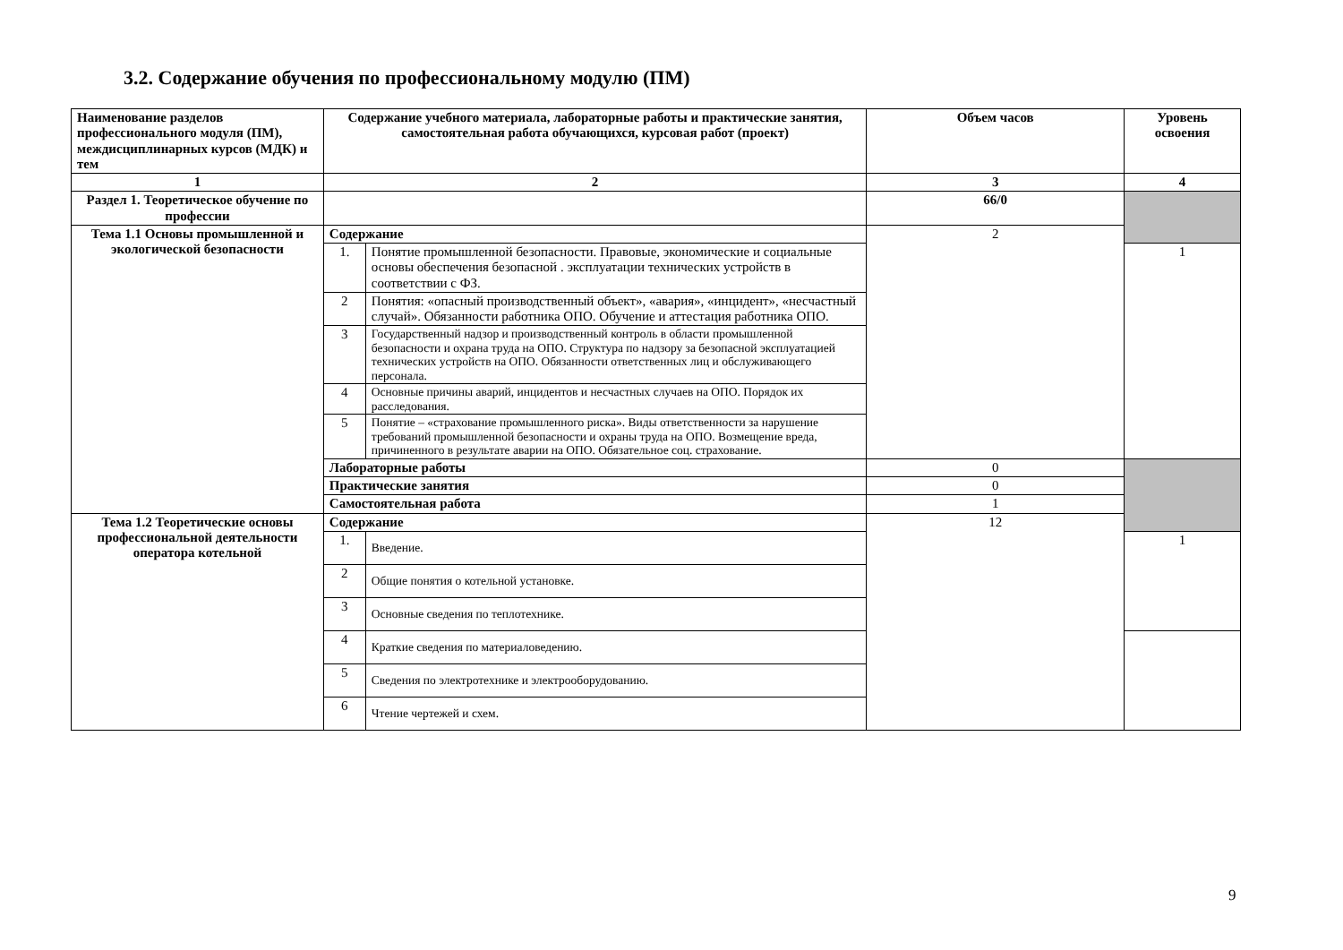3.2. Содержание обучения по профессиональному модулю (ПМ)
| Наименование разделов профессионального модуля (ПМ), междисциплинарных курсов (МДК) и тем | Содержание учебного материала, лабораторные работы и практические занятия, самостоятельная работа обучающихся, курсовая работ (проект) | | Объем часов | Уровень освоения |
| --- | --- | --- | --- | --- |
| 1 | 2 | | 3 | 4 |
| Раздел 1. Теоретическое обучение по профессии | | | 66/0 | |
| Тема 1.1 Основы промышленной и экологической безопасности | Содержание | | 2 | |
| | 1. | Понятие промышленной безопасности. Правовые, экономические и социальные основы обеспечения безопасной . эксплуатации технических устройств в соответствии с ФЗ. | | 1 |
| | 2 | Понятия: «опасный производственный объект», «авария», «инцидент», «несчастный случай». Обязанности работника ОПО. Обучение и аттестация работника ОПО. | | |
| | 3 | Государственный надзор и производственный контроль в области промышленной безопасности и охрана труда на ОПО. Структура по надзору за безопасной эксплуатацией технических устройств на ОПО. Обязанности ответственных лиц и обслуживающего персонала. | | |
| | 4 | Основные причины аварий, инцидентов и несчастных случаев на ОПО. Порядок их расследования. | | |
| | 5 | Понятие – «страхование промышленного риска». Виды ответственности за нарушение требований промышленной безопасности и охраны труда на ОПО. Возмещение вреда, причиненного в результате аварии на ОПО. Обязательное соц. страхование. | | |
| | Лабораторные работы | | 0 | |
| | Практические занятия | | 0 | |
| | Самостоятельная работа | | 1 | |
| Тема 1.2 Теоретические основы профессиональной деятельности оператора котельной | Содержание | | 12 | |
| | 1. | Введение. | | 1 |
| | 2 | Общие понятия о котельной установке. | | |
| | 3 | Основные сведения по теплотехнике. | | |
| | 4 | Краткие сведения по материаловедению. | | |
| | 5 | Сведения по электротехнике и электрооборудованию. | | |
| | 6 | Чтение чертежей и схем. | | |
9